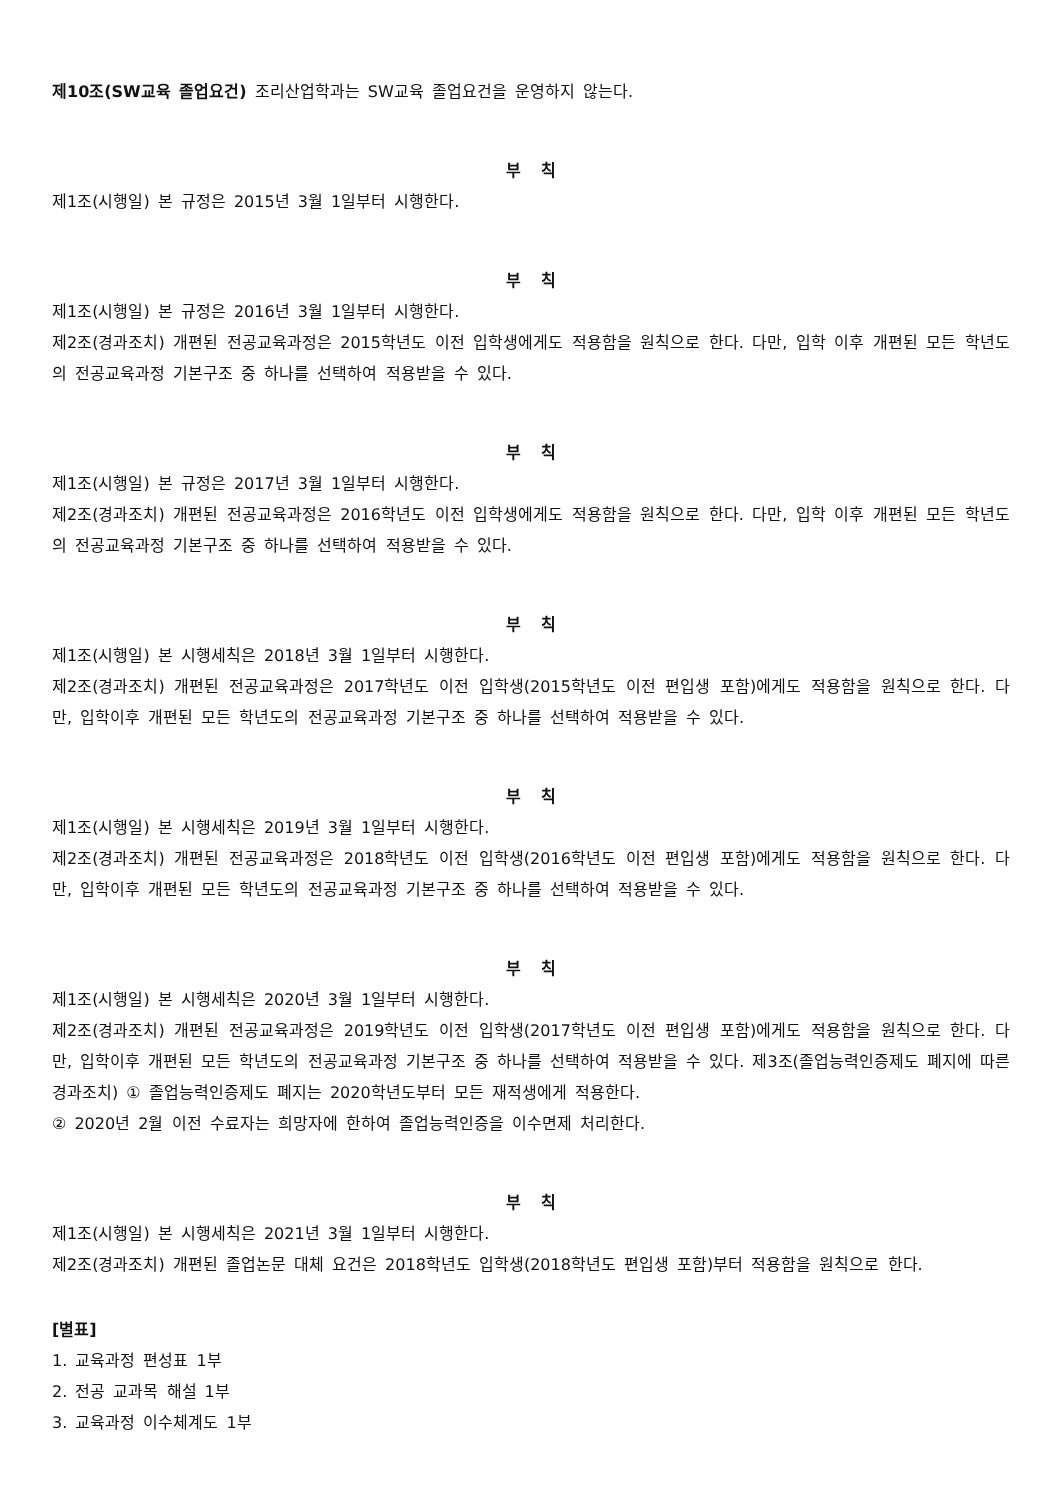제10조(SW교육 졸업요건) 조리산업학과는 SW교육 졸업요건을 운영하지 않는다.
부 칙
제1조(시행일) 본 규정은 2015년 3월 1일부터 시행한다.
부 칙
제1조(시행일) 본 규정은 2016년 3월 1일부터 시행한다.
제2조(경과조치) 개편된 전공교육과정은 2015학년도 이전 입학생에게도 적용함을 원칙으로 한다. 다만, 입학 이후 개편된 모든 학년도의 전공교육과정 기본구조 중 하나를 선택하여 적용받을 수 있다.
부 칙
제1조(시행일) 본 규정은 2017년 3월 1일부터 시행한다.
제2조(경과조치) 개편된 전공교육과정은 2016학년도 이전 입학생에게도 적용함을 원칙으로 한다. 다만, 입학 이후 개편된 모든 학년도의 전공교육과정 기본구조 중 하나를 선택하여 적용받을 수 있다.
부 칙
제1조(시행일) 본 시행세칙은 2018년 3월 1일부터 시행한다.
제2조(경과조치) 개편된 전공교육과정은 2017학년도 이전 입학생(2015학년도 이전 편입생 포함)에게도 적용함을 원칙으로 한다. 다만, 입학이후 개편된 모든 학년도의 전공교육과정 기본구조 중 하나를 선택하여 적용받을 수 있다.
부 칙
제1조(시행일) 본 시행세칙은 2019년 3월 1일부터 시행한다.
제2조(경과조치) 개편된 전공교육과정은 2018학년도 이전 입학생(2016학년도 이전 편입생 포함)에게도 적용함을 원칙으로 한다. 다만, 입학이후 개편된 모든 학년도의 전공교육과정 기본구조 중 하나를 선택하여 적용받을 수 있다.
부 칙
제1조(시행일) 본 시행세칙은 2020년 3월 1일부터 시행한다.
제2조(경과조치) 개편된 전공교육과정은 2019학년도 이전 입학생(2017학년도 이전 편입생 포함)에게도 적용함을 원칙으로 한다. 다만, 입학이후 개편된 모든 학년도의 전공교육과정 기본구조 중 하나를 선택하여 적용받을 수 있다. 제3조(졸업능력인증제도 폐지에 따른 경과조치) ① 졸업능력인증제도 폐지는 2020학년도부터 모든 재적생에게 적용한다.
② 2020년 2월 이전 수료자는 희망자에 한하여 졸업능력인증을 이수면제 처리한다.
부 칙
제1조(시행일) 본 시행세칙은 2021년 3월 1일부터 시행한다.
제2조(경과조치) 개편된 졸업논문 대체 요건은 2018학년도 입학생(2018학년도 편입생 포함)부터 적용함을 원칙으로 한다.
[별표]
1. 교육과정 편성표 1부
2. 전공 교과목 해설 1부
3. 교육과정 이수체계도 1부